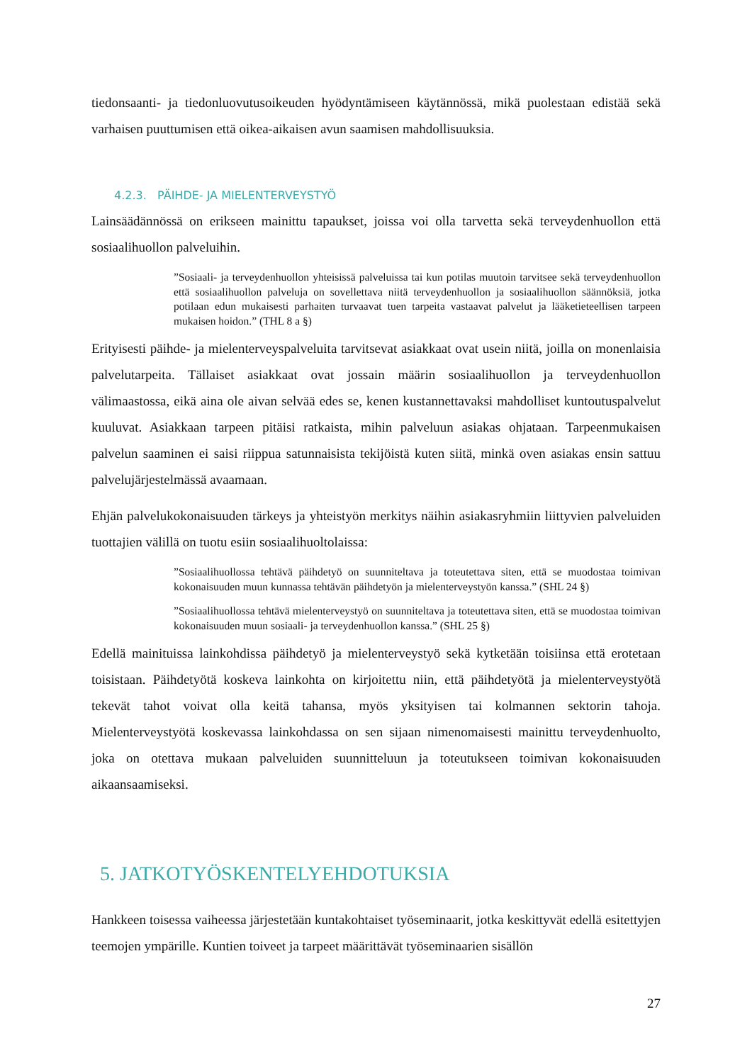tiedonsaanti- ja tiedonluovutusoikeuden hyödyntämiseen käytännössä, mikä puolestaan edistää sekä varhaisen puuttumisen että oikea-aikaisen avun saamisen mahdollisuuksia.
4.2.3. PÄIHDE- JA MIELENTERVEYSTYÖ
Lainsäädännössä on erikseen mainittu tapaukset, joissa voi olla tarvetta sekä terveydenhuollon että sosiaalihuollon palveluihin.
”Sosiaali- ja terveydenhuollon yhteisissä palveluissa tai kun potilas muutoin tarvitsee sekä terveydenhuollon että sosiaalihuollon palveluja on sovellettava niitä terveydenhuollon ja sosiaalihuollon säännöksiä, jotka potilaan edun mukaisesti parhaiten turvaavat tuen tarpeita vastaavat palvelut ja lääketieteellisen tarpeen mukaisen hoidon.” (THL 8 a §)
Erityisesti päihde- ja mielenterveyspalveluita tarvitsevat asiakkaat ovat usein niitä, joilla on monenlaisia palvelutarpeita. Tällaiset asiakkaat ovat jossain määrin sosiaalihuollon ja terveydenhuollon välimaastossa, eikä aina ole aivan selvää edes se, kenen kustannettavaksi mahdolliset kuntoutuspalvelut kuuluvat. Asiakkaan tarpeen pitäisi ratkaista, mihin palveluun asiakas ohjataan. Tarpeenmukaisen palvelun saaminen ei saisi riippua satunnaisista tekijöistä kuten siitä, minkä oven asiakas ensin sattuu palvelujärjestelmässä avaamaan.
Ehjän palvelukokonaisuuden tärkeys ja yhteistyön merkitys näihin asiakasryhmiin liittyvien palveluiden tuottajien välillä on tuotu esiin sosiaalihuoltolaissa:
”Sosiaalihuollossa tehtävä päihdetyö on suunniteltava ja toteutettava siten, että se muodostaa toimivan kokonaisuuden muun kunnassa tehtävän päihdetyön ja mielenterveystyön kanssa.” (SHL 24 §)
”Sosiaalihuollossa tehtävä mielenterveystyö on suunniteltava ja toteutettava siten, että se muodostaa toimivan kokonaisuuden muun sosiaali- ja terveydenhuollon kanssa.” (SHL 25 §)
Edellä mainituissa lainkohdissa päihdetyö ja mielenterveystyö sekä kytketään toisiinsa että erotetaan toisistaan. Päihdetyötä koskeva lainkohta on kirjoitettu niin, että päihdetyötä ja mielenterveystyötä tekevät tahot voivat olla keitä tahansa, myös yksityisen tai kolmannen sektorin tahoja. Mielenterveystyötä koskevassa lainkohdassa on sen sijaan nimenomaisesti mainittu terveydenhuolto, joka on otettava mukaan palveluiden suunnitteluun ja toteutukseen toimivan kokonaisuuden aikaansaamiseksi.
5. JATKOTYÖSKENTELYEHDOTUKSIA
Hankkeen toisessa vaiheessa järjestetään kuntakohtaiset työseminaarit, jotka keskittyvät edellä esitettyjen teemojen ympärille. Kuntien toiveet ja tarpeet määrittävät työseminaarien sisällön
27